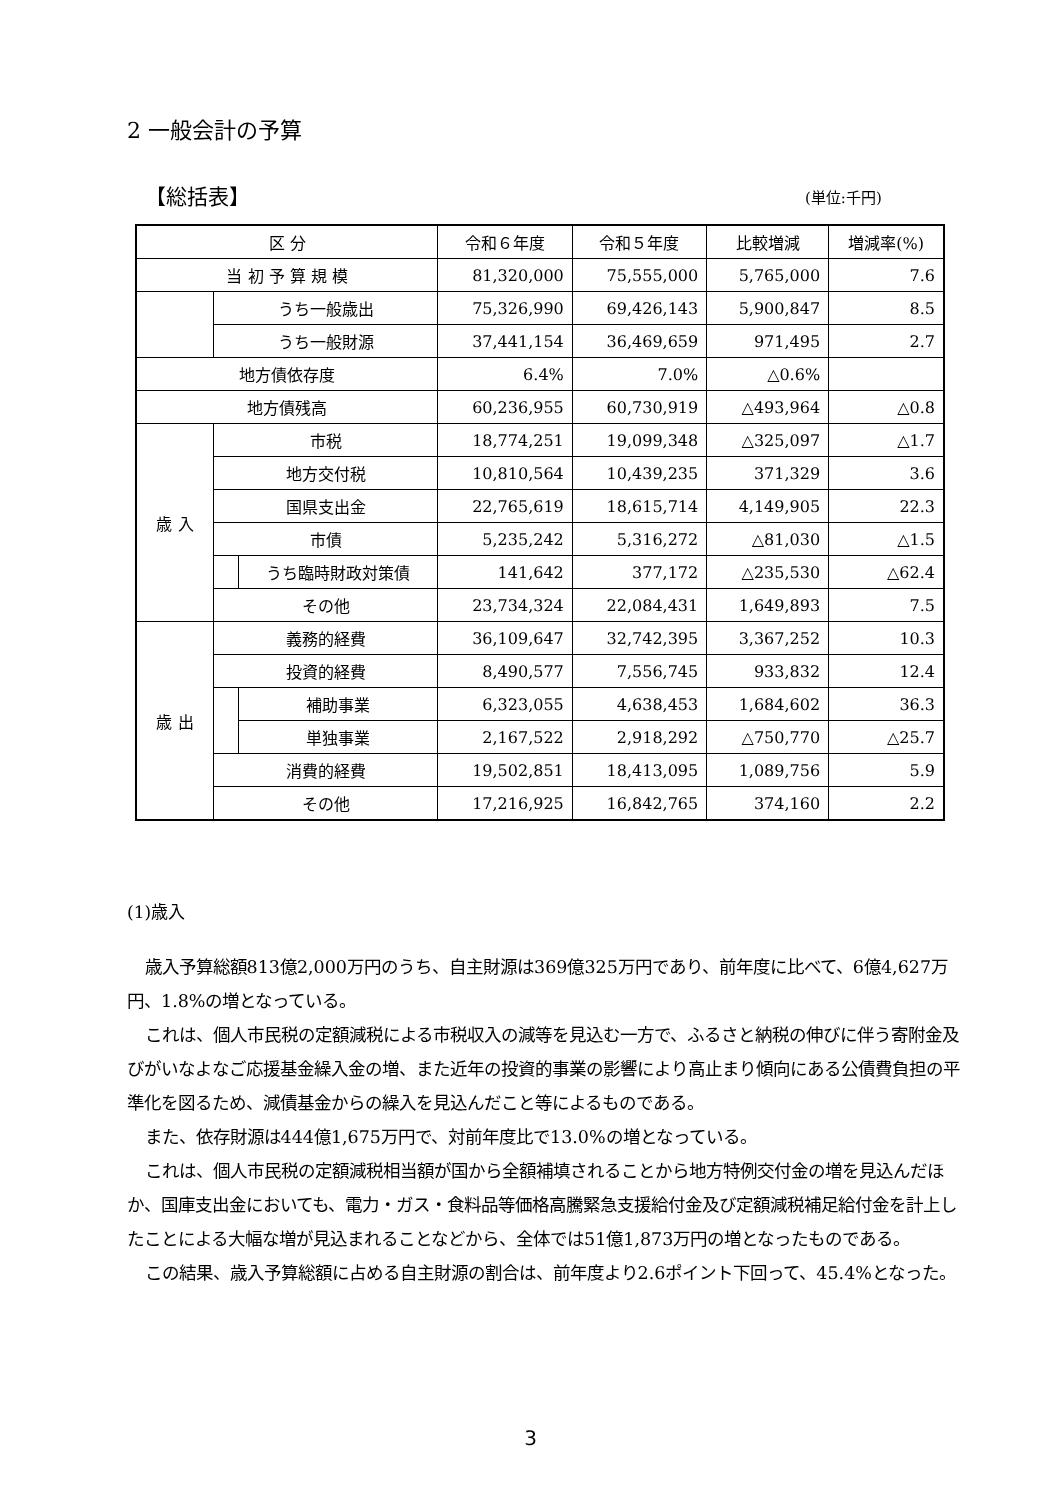2 一般会計の予算
【総括表】 (単位:千円)
| 区 分 | | | 令和６年度 | 令和５年度 | 比較増減 | 増減率(%) |
| --- | --- | --- | --- | --- | --- | --- |
| 当 初 予 算 規 模 | | | 81,320,000 | 75,555,000 | 5,765,000 | 7.6 |
| | うち一般歳出 | | 75,326,990 | 69,426,143 | 5,900,847 | 8.5 |
| | うち一般財源 | | 37,441,154 | 36,469,659 | 971,495 | 2.7 |
| 地方債依存度 | | | 6.4% | 7.0% | △0.6% | |
| 地方債残高 | | | 60,236,955 | 60,730,919 | △493,964 | △0.8 |
| 歳 入 | 市税 | | 18,774,251 | 19,099,348 | △325,097 | △1.7 |
| | 地方交付税 | | 10,810,564 | 10,439,235 | 371,329 | 3.6 |
| | 国県支出金 | | 22,765,619 | 18,615,714 | 4,149,905 | 22.3 |
| | 市債 | | 5,235,242 | 5,316,272 | △81,030 | △1.5 |
| | | うち臨時財政対策債 | 141,642 | 377,172 | △235,530 | △62.4 |
| | その他 | | 23,734,324 | 22,084,431 | 1,649,893 | 7.5 |
| 歳 出 | 義務的経費 | | 36,109,647 | 32,742,395 | 3,367,252 | 10.3 |
| | 投資的経費 | | 8,490,577 | 7,556,745 | 933,832 | 12.4 |
| | | 補助事業 | 6,323,055 | 4,638,453 | 1,684,602 | 36.3 |
| | | 単独事業 | 2,167,522 | 2,918,292 | △750,770 | △25.7 |
| | 消費的経費 | | 19,502,851 | 18,413,095 | 1,089,756 | 5.9 |
| | その他 | | 17,216,925 | 16,842,765 | 374,160 | 2.2 |
(1)歳入
歳入予算総額813億2,000万円のうち、自主財源は369億325万円であり、前年度に比べて、6億4,627万円、1.8%の増となっている。
これは、個人市民税の定額減税による市税収入の減等を見込む一方で、ふるさと納税の伸びに伴う寄附金及びがいなよなご応援基金繰入金の増、また近年の投資的事業の影響により高止まり傾向にある公債費負担の平準化を図るため、減債基金からの繰入を見込んだこと等によるものである。
また、依存財源は444億1,675万円で、対前年度比で13.0%の増となっている。
これは、個人市民税の定額減税相当額が国から全額補填されることから地方特例交付金の増を見込んだほか、国庫支出金においても、電力・ガス・食料品等価格高騰緊急支援給付金及び定額減税補足給付金を計上したことによる大幅な増が見込まれることなどから、全体では51億1,873万円の増となったものである。
この結果、歳入予算総額に占める自主財源の割合は、前年度より2.6ポイント下回って、45.4%となった。
3